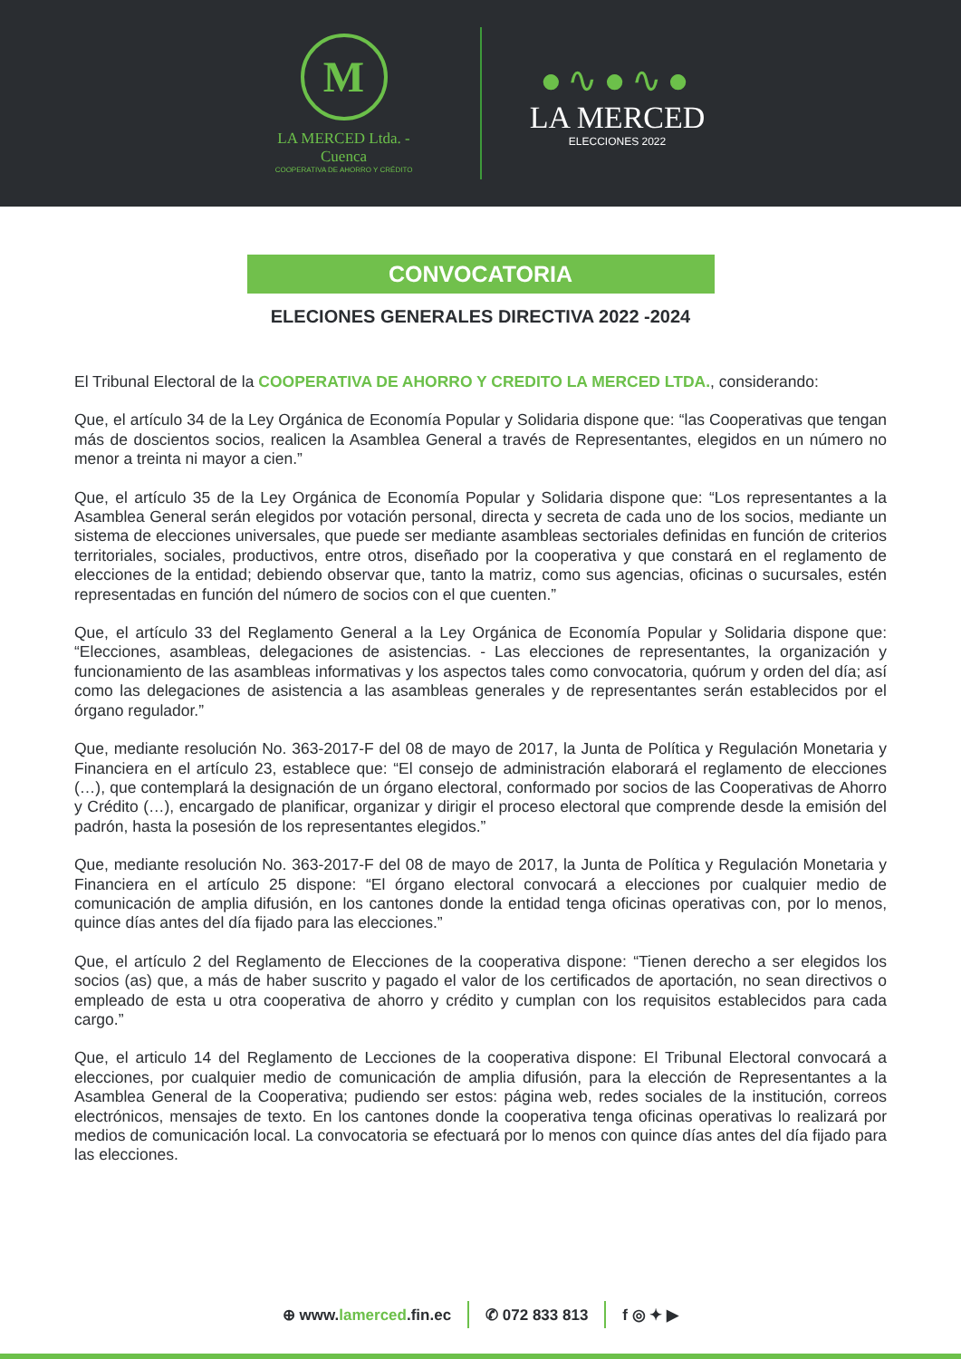M
LA MERCED Ltda. - Cuenca
COOPERATIVA DE AHORRO Y CRÉDITO
●∿●∿●
LA MERCED
ELECCIONES 2022
CONVOCATORIA
ELECIONES GENERALES DIRECTIVA 2022 -2024
El Tribunal Electoral de la COOPERATIVA DE AHORRO Y CREDITO LA MERCED LTDA., considerando:
Que, el artículo 34 de la Ley Orgánica de Economía Popular y Solidaria dispone que: “las Cooperativas que tengan más de doscientos socios, realicen la Asamblea General a través de Representantes, elegidos en un número no menor a treinta ni mayor a cien.”
Que, el artículo 35 de la Ley Orgánica de Economía Popular y Solidaria dispone que: “Los representantes a la Asamblea General serán elegidos por votación personal, directa y secreta de cada uno de los socios, mediante un sistema de elecciones universales, que puede ser mediante asambleas sectoriales definidas en función de criterios territoriales, sociales, productivos, entre otros, diseñado por la cooperativa y que constará en el reglamento de elecciones de la entidad; debiendo observar que, tanto la matriz, como sus agencias, oficinas o sucursales, estén representadas en función del número de socios con el que cuenten.”
Que, el artículo 33 del Reglamento General a la Ley Orgánica de Economía Popular y Solidaria dispone que: “Elecciones, asambleas, delegaciones de asistencias. - Las elecciones de representantes, la organización y funcionamiento de las asambleas informativas y los aspectos tales como convocatoria, quórum y orden del día; así como las delegaciones de asistencia a las asambleas generales y de representantes serán establecidos por el órgano regulador.”
Que, mediante resolución No. 363-2017-F del 08 de mayo de 2017, la Junta de Política y Regulación Monetaria y Financiera en el artículo 23, establece que: “El consejo de administración elaborará el reglamento de elecciones (…), que contemplará la designación de un órgano electoral, conformado por socios de las Cooperativas de Ahorro y Crédito (…), encargado de planificar, organizar y dirigir el proceso electoral que comprende desde la emisión del padrón, hasta la posesión de los representantes elegidos.”
Que, mediante resolución No. 363-2017-F del 08 de mayo de 2017, la Junta de Política y Regulación Monetaria y Financiera en el artículo 25 dispone: “El órgano electoral convocará a elecciones por cualquier medio de comunicación de amplia difusión, en los cantones donde la entidad tenga oficinas operativas con, por lo menos, quince días antes del día fijado para las elecciones.”
Que, el artículo 2 del Reglamento de Elecciones de la cooperativa dispone: “Tienen derecho a ser elegidos los socios (as) que, a más de haber suscrito y pagado el valor de los certificados de aportación, no sean directivos o empleado de esta u otra cooperativa de ahorro y crédito y cumplan con los requisitos establecidos para cada cargo.”
Que, el articulo 14 del Reglamento de Lecciones de la cooperativa dispone: El Tribunal Electoral convocará a elecciones, por cualquier medio de comunicación de amplia difusión, para la elección de Representantes a la Asamblea General de la Cooperativa; pudiendo ser estos: página web, redes sociales de la institución, correos electrónicos, mensajes de texto. En los cantones donde la cooperativa tenga oficinas operativas lo realizará por medios de comunicación local. La convocatoria se efectuará por lo menos con quince días antes del día fijado para las elecciones.
⊕ www.lamerced.fin.ec ✆ 072 833 813 f ◎ ✦ ▶